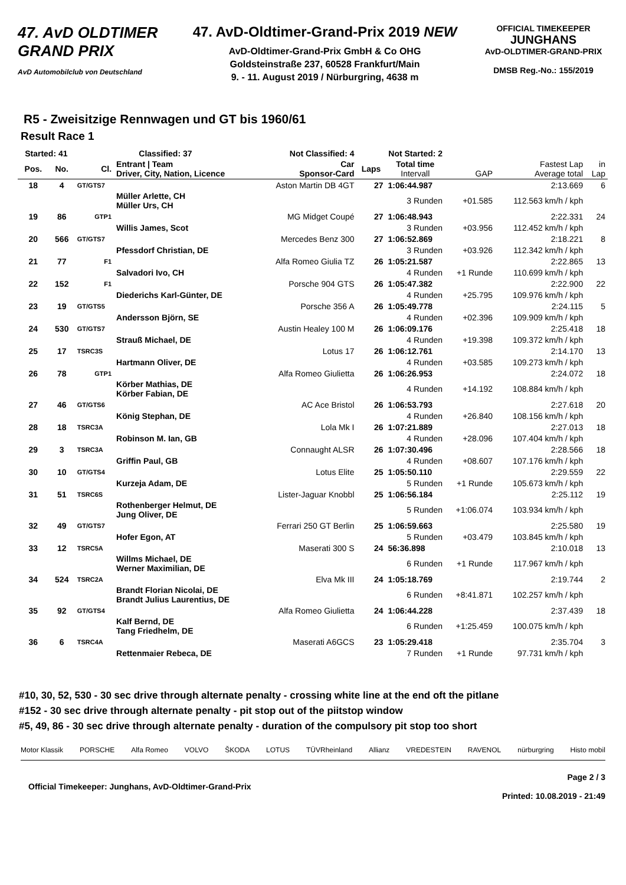47. AvD OLDTIMER GRAND PRIX
AvD Automobilclub von Deutschland
47. AvD-Oldtimer-Grand-Prix 2019 NEW
AvD-Oldtimer-Grand-Prix GmbH & Co OHG
Goldsteinstraße 237, 60528 Frankfurt/Main
9. - 11. August 2019 / Nürburgring, 4638 m
OFFICIAL TIMEKEEPER
JUNGHANS
AvD-OLDTIMER-GRAND-PRIX
DMSB Reg.-No.: 155/2019
R5 - Zweisitzige Rennwagen und GT bis 1960/61
Result Race 1
| Started: 41 | | Classified: 37 | | Not Classified: 4 | Not Started: 2 | | | | |
| --- | --- | --- | --- | --- | --- | --- | --- | --- | --- |
| Pos. | No. | Cl. | Entrant / Team Driver, City, Nation, Licence | Car Sponsor-Card | Laps | Total time Intervall | GAP | Fastest Lap Average total | in Lap |
| 18 | 4 | GT/GTS7 | | Aston Martin DB 4GT | 27 | 1:06:44.987 | | 2:13.669 | 6 |
| | | | Müller Arlette, CH Müller Urs, CH | | | 3 Runden | +01.585 | 112.563 km/h / kph | |
| 19 | 86 | GTP1 | | MG Midget Coupé | 27 | 1:06:48.943 | | 2:22.331 | 24 |
| | | | Willis James, Scot | | | 3 Runden | +03.956 | 112.452 km/h / kph | |
| 20 | 566 | GT/GTS7 | | Mercedes Benz 300 | 27 | 1:06:52.869 | | 2:18.221 | 8 |
| | | | Pfessdorf Christian, DE | | | 3 Runden | +03.926 | 112.342 km/h / kph | |
| 21 | 77 | F1 | | Alfa Romeo Giulia TZ | 26 | 1:05:21.587 | | 2:22.865 | 13 |
| | | | Salvadori Ivo, CH | | | 4 Runden | +1 Runde | 110.699 km/h / kph | |
| 22 | 152 | F1 | | Porsche 904 GTS | 26 | 1:05:47.382 | | 2:22.900 | 22 |
| | | | Diederichs Karl-Günter, DE | | | 4 Runden | +25.795 | 109.976 km/h / kph | |
| 23 | 19 | GT/GTS5 | | Porsche 356 A | 26 | 1:05:49.778 | | 2:24.115 | 5 |
| | | | Andersson Björn, SE | | | 4 Runden | +02.396 | 109.909 km/h / kph | |
| 24 | 530 | GT/GTS7 | | Austin Healey 100 M | 26 | 1:06:09.176 | | 2:25.418 | 18 |
| | | | Strauß Michael, DE | | | 4 Runden | +19.398 | 109.372 km/h / kph | |
| 25 | 17 | TSRC3S | | Lotus 17 | 26 | 1:06:12.761 | | 2:14.170 | 13 |
| | | | Hartmann Oliver, DE | | | 4 Runden | +03.585 | 109.273 km/h / kph | |
| 26 | 78 | GTP1 | | Alfa Romeo Giulietta | 26 | 1:06:26.953 | | 2:24.072 | 18 |
| | | | Körber Mathias, DE Körber Fabian, DE | | | 4 Runden | +14.192 | 108.884 km/h / kph | |
| 27 | 46 | GT/GTS6 | | AC Ace Bristol | 26 | 1:06:53.793 | | 2:27.618 | 20 |
| | | | König Stephan, DE | | | 4 Runden | +26.840 | 108.156 km/h / kph | |
| 28 | 18 | TSRC3A | | Lola Mk I | 26 | 1:07:21.889 | | 2:27.013 | 18 |
| | | | Robinson M. Ian, GB | | | 4 Runden | +28.096 | 107.404 km/h / kph | |
| 29 | 3 | TSRC3A | | Connaught ALSR | 26 | 1:07:30.496 | | 2:28.566 | 18 |
| | | | Griffin Paul, GB | | | 4 Runden | +08.607 | 107.176 km/h / kph | |
| 30 | 10 | GT/GTS4 | | Lotus Elite | 25 | 1:05:50.110 | | 2:29.559 | 22 |
| | | | Kurzeja Adam, DE | | | 5 Runden | +1 Runde | 105.673 km/h / kph | |
| 31 | 51 | TSRC6S | | Lister-Jaguar Knobbl | 25 | 1:06:56.184 | | 2:25.112 | 19 |
| | | | Rothenberger Helmut, DE Jung Oliver, DE | | | 5 Runden | +1:06.074 | 103.934 km/h / kph | |
| 32 | 49 | GT/GTS7 | | Ferrari 250 GT Berlin | 25 | 1:06:59.663 | | 2:25.580 | 19 |
| | | | Hofer Egon, AT | | | 5 Runden | +03.479 | 103.845 km/h / kph | |
| 33 | 12 | TSRC5A | | Maserati 300 S | 24 | 56:36.898 | | 2:10.018 | 13 |
| | | | Willms Michael, DE Werner Maximilian, DE | | | 6 Runden | +1 Runde | 117.967 km/h / kph | |
| 34 | 524 | TSRC2A | | Elva Mk III | 24 | 1:05:18.769 | | 2:19.744 | 2 |
| | | | Brandt Florian Nicolai, DE Brandt Julius Laurentius, DE | | | 6 Runden | +8:41.871 | 102.257 km/h / kph | |
| 35 | 92 | GT/GTS4 | | Alfa Romeo Giulietta | 24 | 1:06:44.228 | | 2:37.439 | 18 |
| | | | Kalf Bernd, DE Tang Friedhelm, DE | | | 6 Runden | +1:25.459 | 100.075 km/h / kph | |
| 36 | 6 | TSRC4A | | Maserati A6GCS | 23 | 1:05:29.418 | | 2:35.704 | 3 |
| | | | Rettenmaier Rebeca, DE | | | 7 Runden | +1 Runde | 97.731 km/h / kph | |
#10, 30, 52, 530 - 30 sec drive through alternate penalty - crossing white line at the end oft the pitlane
#152 - 30 sec drive through alternate penalty - pit stop out of the piitstop window
#5, 49, 86 - 30 sec drive through alternate penalty - duration of the compulsory pit stop too short
Motor Klassik PORSCHE Alfa Romeo VOLVO ŠKODA LOTUS TÜVRheinland Allianz VREDESTEIN RAVENOL nürburgring Histo mobil
Official Timekeeper: Junghans, AvD-Oldtimer-Grand-Prix Page 2 / 3
Printed: 10.08.2019 - 21:49